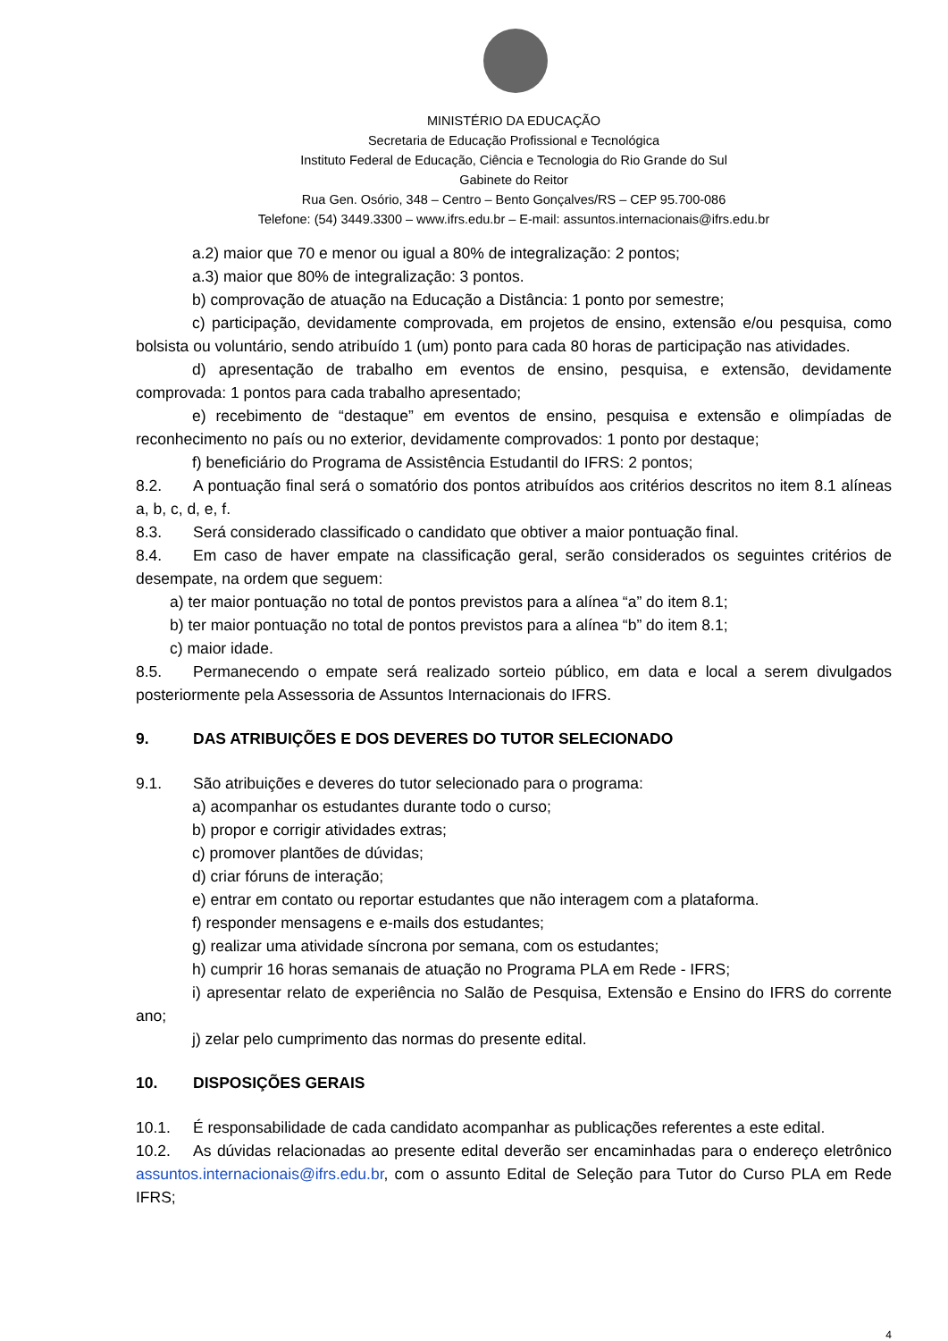MINISTÉRIO DA EDUCAÇÃO
Secretaria de Educação Profissional e Tecnológica
Instituto Federal de Educação, Ciência e Tecnologia do Rio Grande do Sul
Gabinete do Reitor
Rua Gen. Osório, 348 – Centro – Bento Gonçalves/RS – CEP 95.700-086
Telefone: (54) 3449.3300 – www.ifrs.edu.br – E-mail: assuntos.internacionais@ifrs.edu.br
a.2) maior que 70 e menor ou igual a 80% de integralização: 2 pontos;
a.3) maior que 80% de integralização: 3 pontos.
b) comprovação de atuação na Educação a Distância: 1 ponto por semestre;
c) participação, devidamente comprovada, em projetos de ensino, extensão e/ou pesquisa, como bolsista ou voluntário, sendo atribuído 1 (um) ponto para cada 80 horas de participação nas atividades.
d) apresentação de trabalho em eventos de ensino, pesquisa, e extensão, devidamente comprovada: 1 pontos para cada trabalho apresentado;
e) recebimento de “destaque” em eventos de ensino, pesquisa e extensão e olimpíadas de reconhecimento no país ou no exterior, devidamente comprovados: 1 ponto por destaque;
f) beneficiário do Programa de Assistência Estudantil do IFRS: 2 pontos;
8.2. A pontuação final será o somatório dos pontos atribuídos aos critérios descritos no item 8.1 alíneas a, b, c, d, e, f.
8.3. Será considerado classificado o candidato que obtiver a maior pontuação final.
8.4. Em caso de haver empate na classificação geral, serão considerados os seguintes critérios de desempate, na ordem que seguem:
a) ter maior pontuação no total de pontos previstos para a alínea “a” do item 8.1;
b) ter maior pontuação no total de pontos previstos para a alínea “b” do item 8.1;
c) maior idade.
8.5. Permanecendo o empate será realizado sorteio público, em data e local a serem divulgados posteriormente pela Assessoria de Assuntos Internacionais do IFRS.
9. DAS ATRIBUIÇÕES E DOS DEVERES DO TUTOR SELECIONADO
9.1. São atribuições e deveres do tutor selecionado para o programa:
a) acompanhar os estudantes durante todo o curso;
b) propor e corrigir atividades extras;
c) promover plantões de dúvidas;
d) criar fóruns de interação;
e) entrar em contato ou reportar estudantes que não interagem com a plataforma.
f) responder mensagens e e-mails dos estudantes;
g) realizar uma atividade síncrona por semana, com os estudantes;
h) cumprir 16 horas semanais de atuação no Programa PLA em Rede - IFRS;
i) apresentar relato de experiência no Salão de Pesquisa, Extensão e Ensino do IFRS do corrente ano;
j) zelar pelo cumprimento das normas do presente edital.
10. DISPOSIÇÕES GERAIS
10.1. É responsabilidade de cada candidato acompanhar as publicações referentes a este edital.
10.2. As dúvidas relacionadas ao presente edital deverão ser encaminhadas para o endereço eletrônico assuntos.internacionais@ifrs.edu.br, com o assunto Edital de Seleção para Tutor do Curso PLA em Rede IFRS;
4